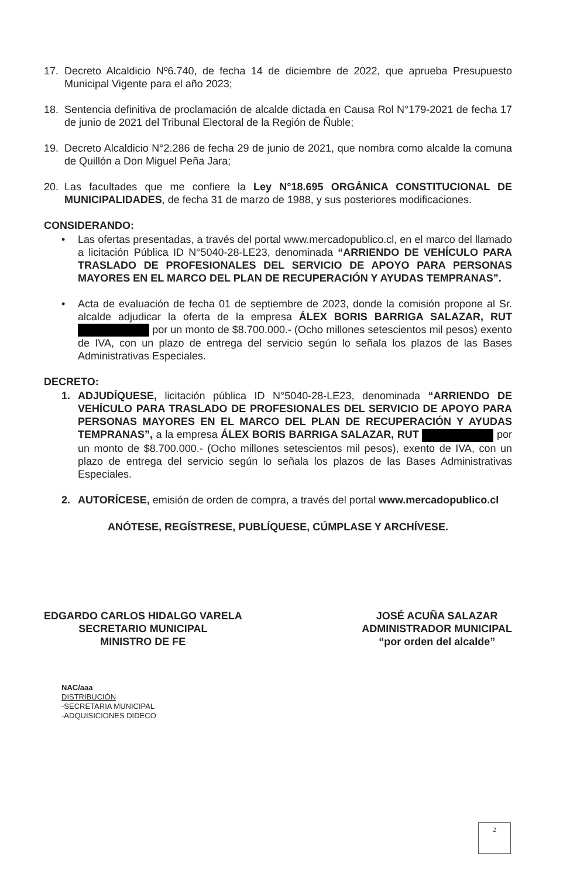17. Decreto Alcaldicio Nº6.740, de fecha 14 de diciembre de 2022, que aprueba Presupuesto Municipal Vigente para el año 2023;
18. Sentencia definitiva de proclamación de alcalde dictada en Causa Rol N°179-2021 de fecha 17 de junio de 2021 del Tribunal Electoral de la Región de Ñuble;
19. Decreto Alcaldicio N°2.286 de fecha 29 de junio de 2021, que nombra como alcalde la comuna de Quillón a Don Miguel Peña Jara;
20. Las facultades que me confiere la Ley N°18.695 ORGÁNICA CONSTITUCIONAL DE MUNICIPALIDADES, de fecha 31 de marzo de 1988, y sus posteriores modificaciones.
CONSIDERANDO:
• Las ofertas presentadas, a través del portal www.mercadopublico.cl, en el marco del llamado a licitación Pública ID N°5040-28-LE23, denominada “ARRIENDO DE VEHÍCULO PARA TRASLADO DE PROFESIONALES DEL SERVICIO DE APOYO PARA PERSONAS MAYORES EN EL MARCO DEL PLAN DE RECUPERACIÓN Y AYUDAS TEMPRANAS”.
• Acta de evaluación de fecha 01 de septiembre de 2023, donde la comisión propone al Sr. alcalde adjudicar la oferta de la empresa ÁLEX BORIS BARRIGA SALAZAR, RUT por un monto de $8.700.000.- (Ocho millones setescientos mil pesos) exento de IVA, con un plazo de entrega del servicio según lo señala los plazos de las Bases Administrativas Especiales.
DECRETO:
1. ADJUDÍQUESE, licitación pública ID N°5040-28-LE23, denominada “ARRIENDO DE VEHÍCULO PARA TRASLADO DE PROFESIONALES DEL SERVICIO DE APOYO PARA PERSONAS MAYORES EN EL MARCO DEL PLAN DE RECUPERACIÓN Y AYUDAS TEMPRANAS”, a la empresa ÁLEX BORIS BARRIGA SALAZAR, RUT por un monto de $8.700.000.- (Ocho millones setescientos mil pesos), exento de IVA, con un plazo de entrega del servicio según lo señala los plazos de las Bases Administrativas Especiales.
2. AUTORÍCESE, emisión de orden de compra, a través del portal www.mercadopublico.cl
ANÓTESE, REGÍSTRESE, PUBLÍQUESE, CÚMPLASE Y ARCHÍVESE.
EDGARDO CARLOS HIDALGO VARELA
SECRETARIO MUNICIPAL
MINISTRO DE FE
JOSÉ ACUÑA SALAZAR
ADMINISTRADOR MUNICIPAL
“por orden del alcalde”
NAC/aaa
DISTRIBUCIÓN
-SECRETARIA MUNICIPAL
-ADQUISICIONES DIDECO
2